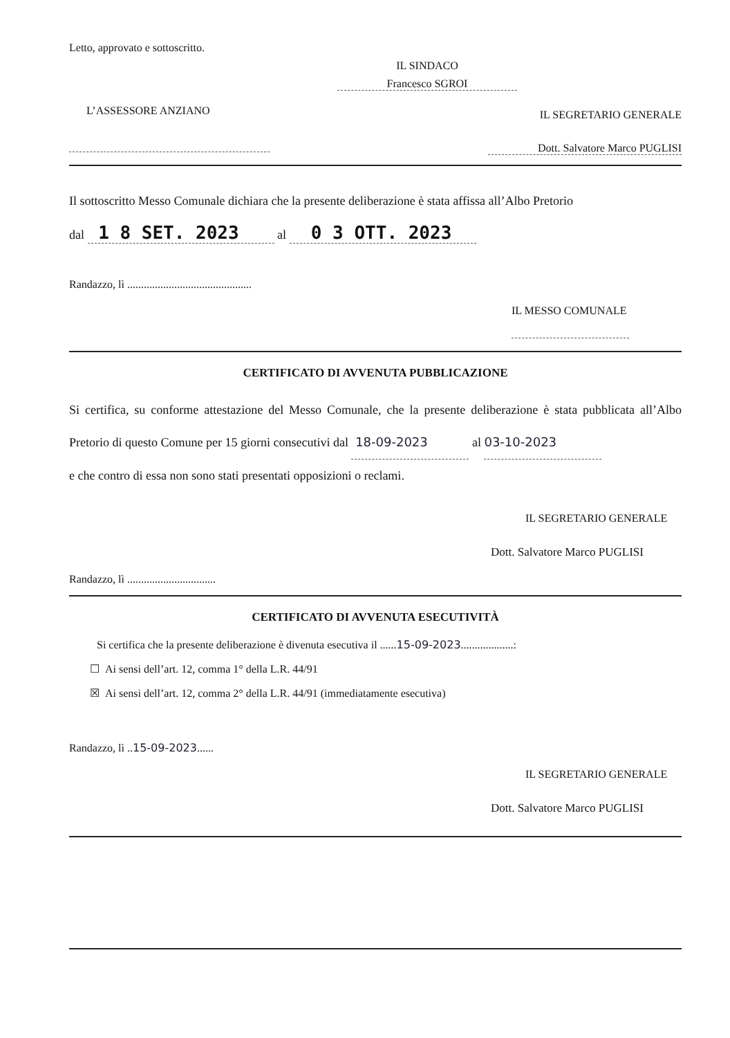Letto, approvato e sottoscritto.
IL SINDACO
Francesco SGROI
L’ASSESSORE ANZIANO
IL SEGRETARIO GENERALE
Dott. Salvatore Marco PUGLISI
Il sottoscritto Messo Comunale dichiara che la presente deliberazione è stata affissa all’Albo Pretorio
dal 1 8 SET. 2023 al 0 3 OTT. 2023
Randazzo, lì .............................................
IL MESSO COMUNALE
CERTIFICATO DI AVVENUTA PUBBLICAZIONE
Si certifica, su conforme attestazione del Messo Comunale, che la presente deliberazione è stata pubblicata all’Albo Pretorio di questo Comune per 15 giorni consecutivi dal 18-09-2023 al 03-10-2023
e che contro di essa non sono stati presentati opposizioni o reclami.
IL SEGRETARIO GENERALE
Dott. Salvatore Marco PUGLISI
Randazzo, lì ................................
CERTIFICATO DI AVVENUTA ESECUTIVITÀ
Si certifica che la presente deliberazione è divenuta esecutiva il ......15-09-2023...................:
☐ Ai sensi dell’art. 12, comma 1° della L.R. 44/91
☒ Ai sensi dell’art. 12, comma 2° della L.R. 44/91 (immediatamente esecutiva)
Randazzo, lì ..15-09-2023......
IL SEGRETARIO GENERALE
Dott. Salvatore Marco PUGLISI